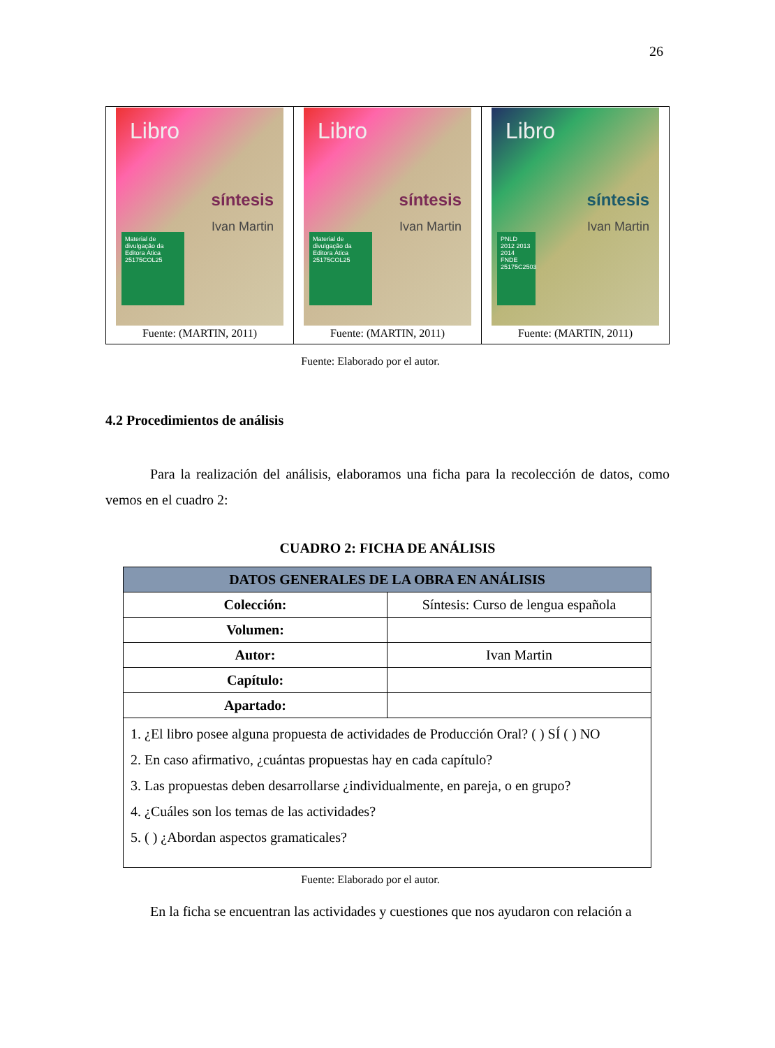26
| Libro síntesis Ivan Martin Material de divulgação da Editora Ática 25175COL25 Fuente: (MARTIN, 2011) | Libro síntesis Ivan Martin Material de divulgação da Editora Ática 25175COL25 Fuente: (MARTIN, 2011) | Libro síntesis Ivan Martin PNLD 2012 2013 2014 FNDE 25175C2503 Fuente: (MARTIN, 2011) |
Fuente: Elaborado por el autor.
4.2 Procedimientos de análisis
Para la realización del análisis, elaboramos una ficha para la recolección de datos, como vemos en el cuadro 2:
CUADRO 2: FICHA DE ANÁLISIS
| DATOS GENERALES DE LA OBRA EN ANÁLISIS | |
| --- | --- |
| Colección: | Síntesis: Curso de lengua española |
| Volumen: | |
| Autor: | Ivan Martin |
| Capítulo: | |
| Apartado: | |
| 1. ¿El libro posee alguna propuesta de actividades de Producción Oral? ( ) SÍ ( ) NO 2. En caso afirmativo, ¿cuántas propuestas hay en cada capítulo? 3. Las propuestas deben desarrollarse ¿individualmente, en pareja, o en grupo? 4. ¿Cuáles son los temas de las actividades? 5. ( ) ¿Abordan aspectos gramaticales? | |
Fuente: Elaborado por el autor.
En la ficha se encuentran las actividades y cuestiones que nos ayudaron con relación a